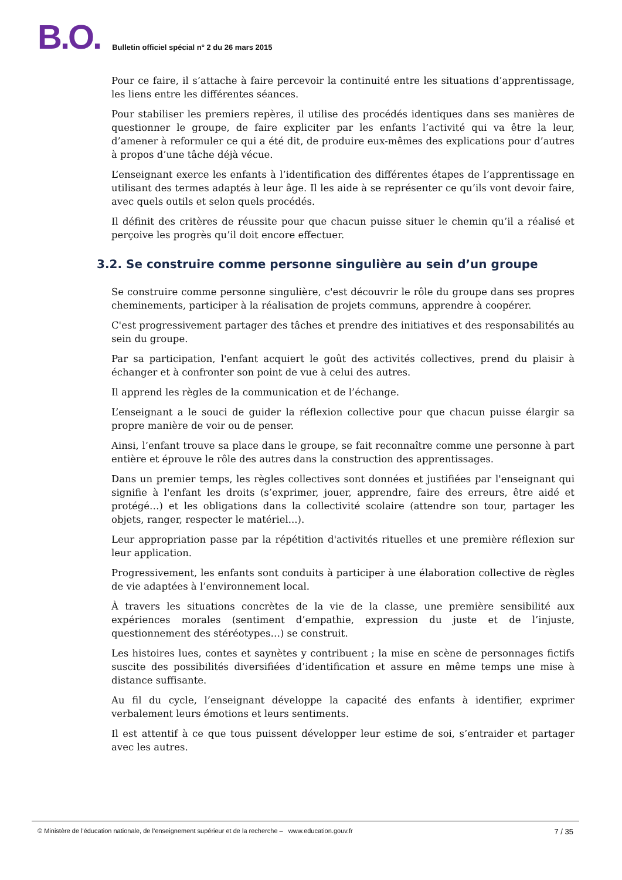B.O.
Bulletin officiel spécial n° 2 du 26 mars 2015
Pour ce faire, il s’attache à faire percevoir la continuité entre les situations d’apprentissage, les liens entre les différentes séances.
Pour stabiliser les premiers repères, il utilise des procédés identiques dans ses manières de questionner le groupe, de faire expliciter par les enfants l’activité qui va être la leur, d’amener à reformuler ce qui a été dit, de produire eux-mêmes des explications pour d’autres à propos d’une tâche déjà vécue.
L’enseignant exerce les enfants à l’identification des différentes étapes de l’apprentissage en utilisant des termes adaptés à leur âge. Il les aide à se représenter ce qu’ils vont devoir faire, avec quels outils et selon quels procédés.
Il définit des critères de réussite pour que chacun puisse situer le chemin qu’il a réalisé et perçoive les progrès qu’il doit encore effectuer.
3.2. Se construire comme personne singulière au sein d’un groupe
Se construire comme personne singulière, c'est découvrir le rôle du groupe dans ses propres cheminements, participer à la réalisation de projets communs, apprendre à coopérer.
C'est progressivement partager des tâches et prendre des initiatives et des responsabilités au sein du groupe.
Par sa participation, l'enfant acquiert le goût des activités collectives, prend du plaisir à échanger et à confronter son point de vue à celui des autres.
Il apprend les règles de la communication et de l’échange.
L’enseignant a le souci de guider la réflexion collective pour que chacun puisse élargir sa propre manière de voir ou de penser.
Ainsi, l’enfant trouve sa place dans le groupe, se fait reconnaître comme une personne à part entière et éprouve le rôle des autres dans la construction des apprentissages.
Dans un premier temps, les règles collectives sont données et justifiées par l'enseignant qui signifie à l'enfant les droits (s’exprimer, jouer, apprendre, faire des erreurs, être aidé et protégé…) et les obligations dans la collectivité scolaire (attendre son tour, partager les objets, ranger, respecter le matériel...).
Leur appropriation passe par la répétition d'activités rituelles et une première réflexion sur leur application.
Progressivement, les enfants sont conduits à participer à une élaboration collective de règles de vie adaptées à l’environnement local.
À travers les situations concrètes de la vie de la classe, une première sensibilité aux expériences morales (sentiment d’empathie, expression du juste et de l’injuste, questionnement des stéréotypes…) se construit.
Les histoires lues, contes et saynètes y contribuent ; la mise en scène de personnages fictifs suscite des possibilités diversifiées d’identification et assure en même temps une mise à distance suffisante.
Au fil du cycle, l’enseignant développe la capacité des enfants à identifier, exprimer verbalement leurs émotions et leurs sentiments.
Il est attentif à ce que tous puissent développer leur estime de soi, s’entraider et partager avec les autres.
© Ministère de l'éducation nationale, de l’enseignement supérieur et de la recherche – www.education.gouv.fr 7 / 35